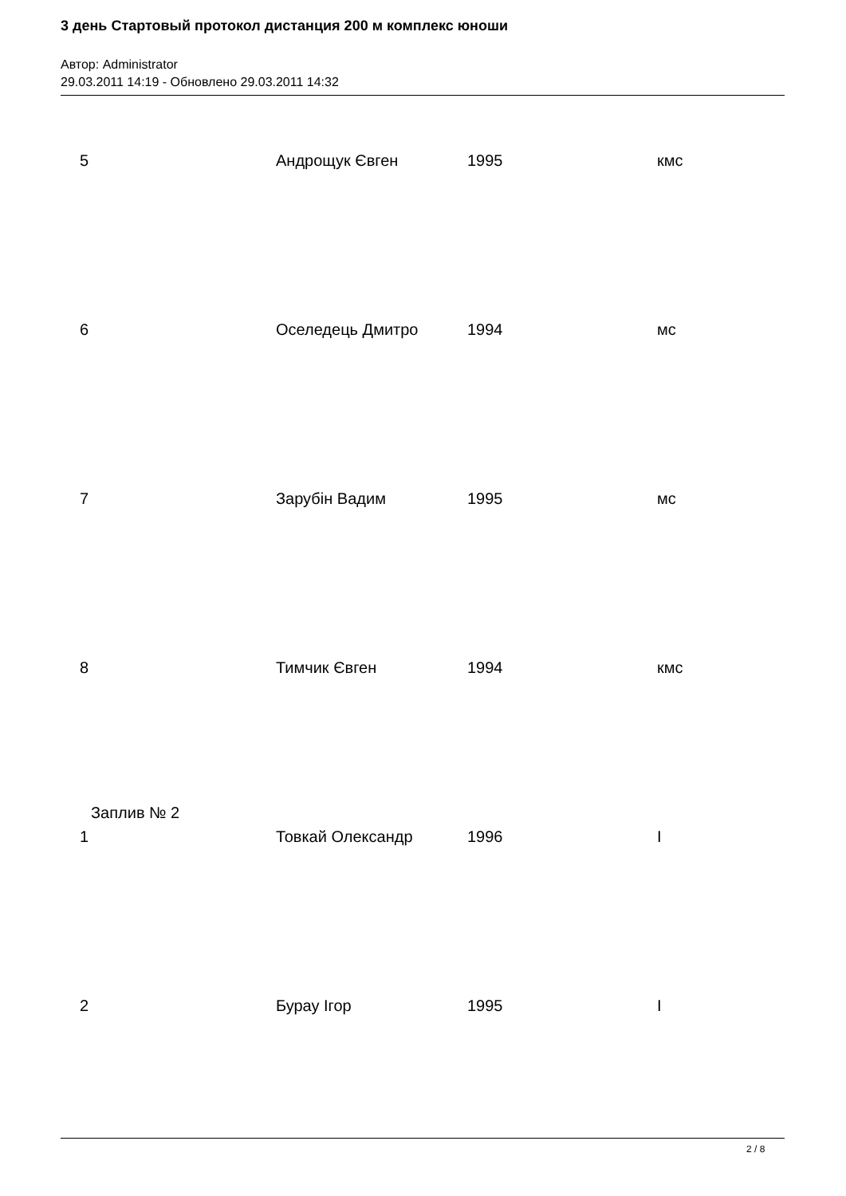3 день Стартовый протокол дистанция 200 м комплекс юноши
Автор: Administrator
29.03.2011 14:19 - Обновлено 29.03.2011 14:32
| 5 | Андрощук Євген | 1995 | кмс |
| 6 | Оселедець Дмитро | 1994 | мс |
| 7 | Зарубін Вадим | 1995 | мс |
| 8 | Тимчик Євген | 1994 | кмс |
| Заплив № 2 | | | |
| 1 | Товкай Олександр | 1996 | I |
| 2 | Бурау Ігор | 1995 | I |
2 / 8